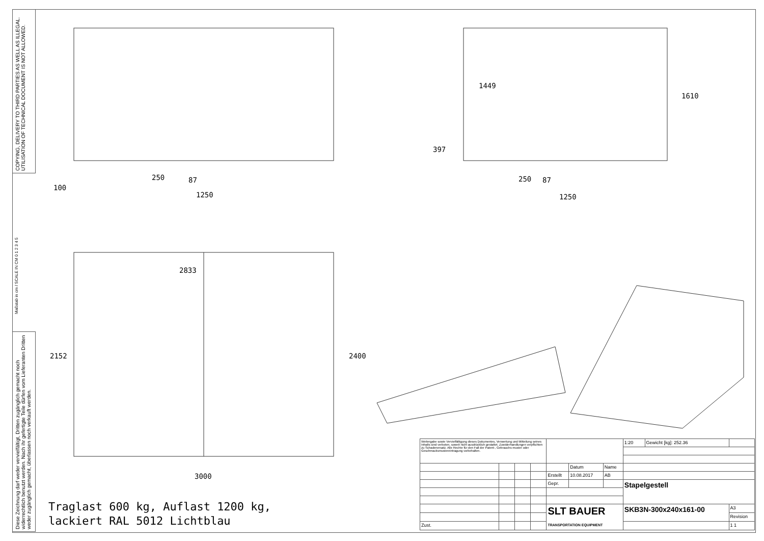COPYING, DELIVERY TO THIRD PARTIES AS WELL AS ILLEGAL. UTILISATION OF TECHNICAL DOCUMENT IS NOT ALLOWED.
Diese Zeichnung darf weder vervielfältigt, Dritten zugänglich gemacht noch widerrechtlich benutzt werden. Nach ihr gefertigte Teile dürfen vom Lieferanten Dritten weder zugänglich gemacht, überlassen noch verkauft werden.
Maßstab in cm / SCALE IN CM 0 1 2 3 4 5
250 87
100
1250
250 87
397
1449
1610
1250
2833
2152 2400
3000
Traglast 600 kg, Auflast 1200 kg,
lackiert RAL 5012 Lichtblau
| Weitergabe sowie Vervielfältigung dieses Dokumentes, Verwertung und Mitteilung seines Inhalts sind verboten, soweit nicht ausdrücklich gestattet. Zuwiderhandlungen verpflichten zu Schadenersatz. Alle Rechte für den Fall der Patent-, Gebrauchs-muster oder Geschmacksmustereintragung vorbehalten. | | | | | | | 1:20 | Gewicht [kg]: 252.36 | |
| | | | | | Datum | Name | | | |
| | | | | Erstellt | 10.08.2017 | AB | | | |
| | | | | Gepr. | | | Stapelgestell | | |
| | | | | SLT BAUER TRANSPORTATION EQUIPMENT | | | SKB3N-300x240x161-00 | | A3 |
| | | | | | | | | | Revision |
| Zust. | | | | | | | | | 1 1 |